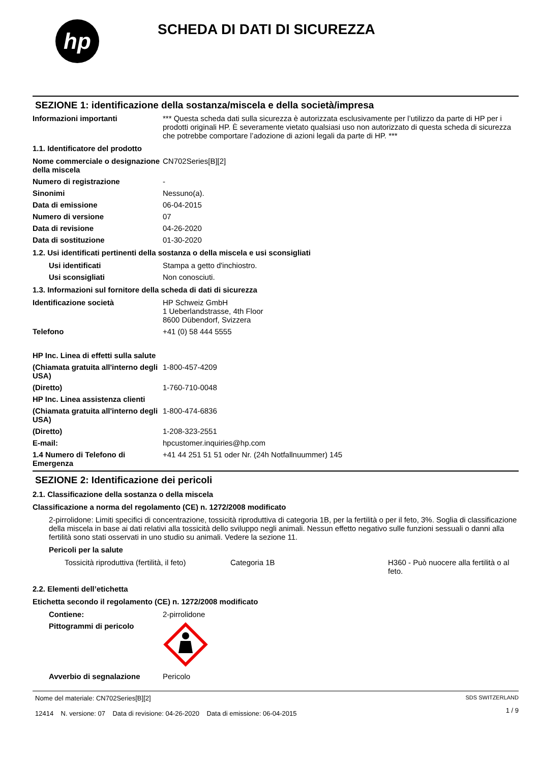hp
SCHEDA DI DATI DI SICUREZZA
SEZIONE 1: identificazione della sostanza/miscela e della società/impresa
Informazioni importanti *** Questa scheda dati sulla sicurezza è autorizzata esclusivamente per l’utilizzo da parte di HP per i prodotti originali HP. È severamente vietato qualsiasi uso non autorizzato di questa scheda di sicurezza che potrebbe comportare l’adozione di azioni legali da parte di HP. ***
1.1. Identificatore del prodotto
Nome commerciale o designazione della miscela
CN702Series[B][2]
Numero di registrazione -
Sinonimi Nessuno(a).
Data di emissione 06-04-2015
Numero di versione 07
Data di revisione 04-26-2020
Data di sostituzione 01-30-2020
1.2. Usi identificati pertinenti della sostanza o della miscela e usi sconsigliati
Usi identificati Stampa a getto d'inchiostro.
Usi sconsigliati Non conosciuti.
1.3. Informazioni sul fornitore della scheda di dati di sicurezza
Identificazione società HP Schweiz GmbH
1 Ueberlandstrasse, 4th Floor
8600 Dübendorf, Svizzera
Telefono +41 (0) 58 444 5555
HP Inc. Linea di effetti sulla salute
(Chiamata gratuita all'interno degli USA)
1-800-457-4209
(Diretto) 1-760-710-0048
HP Inc. Linea assistenza clienti
(Chiamata gratuita all'interno degli USA)
1-800-474-6836
(Diretto) 1-208-323-2551
E-mail: hpcustomer.inquiries@hp.com
1.4 Numero di Telefono di Emergenza
+41 44 251 51 51 oder Nr. (24h Notfallnuummer) 145
SEZIONE 2: Identificazione dei pericoli
2.1. Classificazione della sostanza o della miscela
Classificazione a norma del regolamento (CE) n. 1272/2008 modificato
2-pirrolidone: Limiti specifici di concentrazione, tossicità riproduttiva di categoria 1B, per la fertilità o per il feto, 3%. Soglia di classificazione della miscela in base ai dati relativi alla tossicità dello sviluppo negli animali. Nessun effetto negativo sulle funzioni sessuali o danni alla fertilità sono stati osservati in uno studio su animali. Vedere la sezione 11.
Pericoli per la salute
Tossicità riproduttiva (fertilità, il feto)
Categoria 1B H360 - Può nuocere alla fertilità o al feto.
2.2. Elementi dell’etichetta
Etichetta secondo il regolamento (CE) n. 1272/2008 modificato
Contiene: 2-pirrolidone
Pittogrammi di pericolo
Avverbio di segnalazione Pericolo
Nome del materiale: CN702Series[B][2]
12414 N. versione: 07 Data di revisione: 04-26-2020 Data di emissione: 06-04-2015
SDS SWITZERLAND
1 / 9